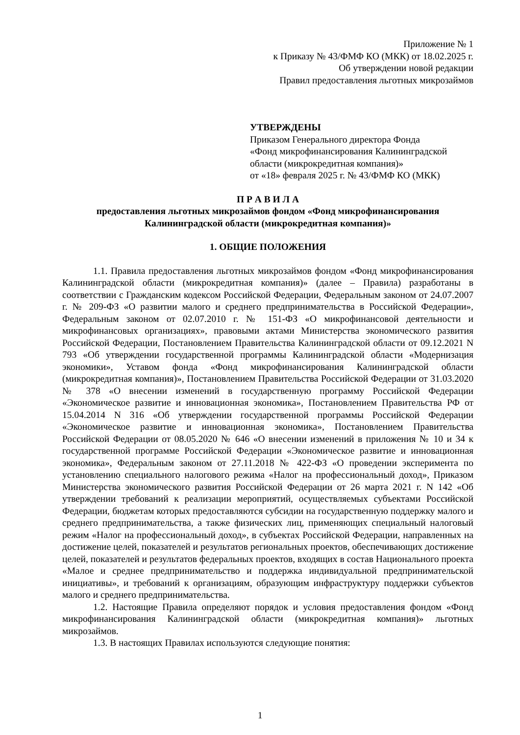Приложение № 1
к Приказу № 43/ФМФ КО (МКК) от 18.02.2025 г.
Об утверждении новой редакции
Правил предоставления льготных микрозаймов
УТВЕРЖДЕНЫ
Приказом Генерального директора Фонда
«Фонд микрофинансирования Калининградской области (микрокредитная компания)»
от «18» февраля 2025 г. № 43/ФМФ КО (МКК)
П Р А В И Л А
предоставления льготных микрозаймов фондом «Фонд микрофинансирования Калининградской области (микрокредитная компания)»
1. ОБЩИЕ ПОЛОЖЕНИЯ
1.1. Правила предоставления льготных микрозаймов фондом «Фонд микрофинансирования Калининградской области (микрокредитная компания)» (далее – Правила) разработаны в соответствии с Гражданским кодексом Российской Федерации, Федеральным законом от 24.07.2007 г. № 209-ФЗ «О развитии малого и среднего предпринимательства в Российской Федерации», Федеральным законом от 02.07.2010 г. № 151-ФЗ «О микрофинансовой деятельности и микрофинансовых организациях», правовыми актами Министерства экономического развития Российской Федерации, Постановлением Правительства Калининградской области от 09.12.2021 N 793 «Об утверждении государственной программы Калининградской области «Модернизация экономики», Уставом фонда «Фонд микрофинансирования Калининградской области (микрокредитная компания)», Постановлением Правительства Российской Федерации от 31.03.2020 № 378 «О внесении изменений в государственную программу Российской Федерации «Экономическое развитие и инновационная экономика», Постановлением Правительства РФ от 15.04.2014 N 316 «Об утверждении государственной программы Российской Федерации «Экономическое развитие и инновационная экономика», Постановлением Правительства Российской Федерации от 08.05.2020 № 646 «О внесении изменений в приложения № 10 и 34 к государственной программе Российской Федерации «Экономическое развитие и инновационная экономика», Федеральным законом от 27.11.2018 № 422-ФЗ «О проведении эксперимента по установлению специального налогового режима «Налог на профессиональный доход», Приказом Министерства экономического развития Российской Федерации от 26 марта 2021 г. N 142 «Об утверждении требований к реализации мероприятий, осуществляемых субъектами Российской Федерации, бюджетам которых предоставляются субсидии на государственную поддержку малого и среднего предпринимательства, а также физических лиц, применяющих специальный налоговый режим «Налог на профессиональный доход», в субъектах Российской Федерации, направленных на достижение целей, показателей и результатов региональных проектов, обеспечивающих достижение целей, показателей и результатов федеральных проектов, входящих в состав Национального проекта «Малое и среднее предпринимательство и поддержка индивидуальной предпринимательской инициативы», и требований к организациям, образующим инфраструктуру поддержки субъектов малого и среднего предпринимательства.
1.2. Настоящие Правила определяют порядок и условия предоставления фондом «Фонд микрофинансирования Калининградской области (микрокредитная компания)» льготных микрозаймов.
1.3. В настоящих Правилах используются следующие понятия:
1